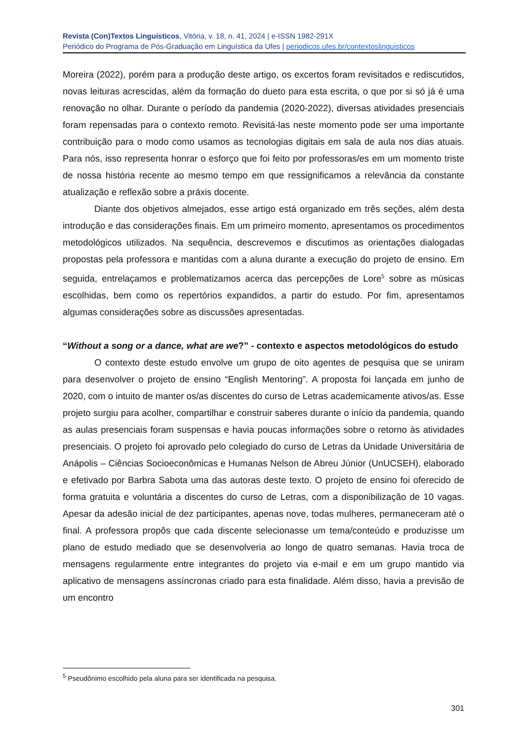Revista (Con)Textos Linguísticos, Vitória, v. 18, n. 41, 2024 | e-ISSN 1982-291X
Periódico do Programa de Pós-Graduação em Linguística da Ufes | periodicos.ufes.br/contextoslinguisticos
Moreira (2022), porém para a produção deste artigo, os excertos foram revisitados e rediscutidos, novas leituras acrescidas, além da formação do dueto para esta escrita, o que por si só já é uma renovação no olhar. Durante o período da pandemia (2020-2022), diversas atividades presenciais foram repensadas para o contexto remoto. Revisitá-las neste momento pode ser uma importante contribuição para o modo como usamos as tecnologias digitais em sala de aula nos dias atuais. Para nós, isso representa honrar o esforço que foi feito por professoras/es em um momento triste de nossa história recente ao mesmo tempo em que ressignificamos a relevância da constante atualização e reflexão sobre a práxis docente.
Diante dos objetivos almejados, esse artigo está organizado em três seções, além desta introdução e das considerações finais. Em um primeiro momento, apresentamos os procedimentos metodológicos utilizados. Na sequência, descrevemos e discutimos as orientações dialogadas propostas pela professora e mantidas com a aluna durante a execução do projeto de ensino. Em seguida, entrelaçamos e problematizamos acerca das percepções de Lore<sup>5</sup> sobre as músicas escolhidas, bem como os repertórios expandidos, a partir do estudo. Por fim, apresentamos algumas considerações sobre as discussões apresentadas.
“Without a song or a dance, what are we?” - contexto e aspectos metodológicos do estudo
O contexto deste estudo envolve um grupo de oito agentes de pesquisa que se uniram para desenvolver o projeto de ensino “English Mentoring”. A proposta foi lançada em junho de 2020, com o intuito de manter os/as discentes do curso de Letras academicamente ativos/as. Esse projeto surgiu para acolher, compartilhar e construir saberes durante o início da pandemia, quando as aulas presenciais foram suspensas e havia poucas informações sobre o retorno às atividades presenciais. O projeto foi aprovado pelo colegiado do curso de Letras da Unidade Universitária de Anápolis – Ciências Socioeconômicas e Humanas Nelson de Abreu Júnior (UnUCSEH), elaborado e efetivado por Barbra Sabota uma das autoras deste texto. O projeto de ensino foi oferecido de forma gratuita e voluntária a discentes do curso de Letras, com a disponibilização de 10 vagas. Apesar da adesão inicial de dez participantes, apenas nove, todas mulheres, permaneceram até o final. A professora propôs que cada discente selecionasse um tema/conteúdo e produzisse um plano de estudo mediado que se desenvolveria ao longo de quatro semanas. Havia troca de mensagens regularmente entre integrantes do projeto via e-mail e em um grupo mantido via aplicativo de mensagens assíncronas criado para esta finalidade. Além disso, havia a previsão de um encontro
<sup>5</sup> Pseudônimo escolhido pela aluna para ser identificada na pesquisa.
301